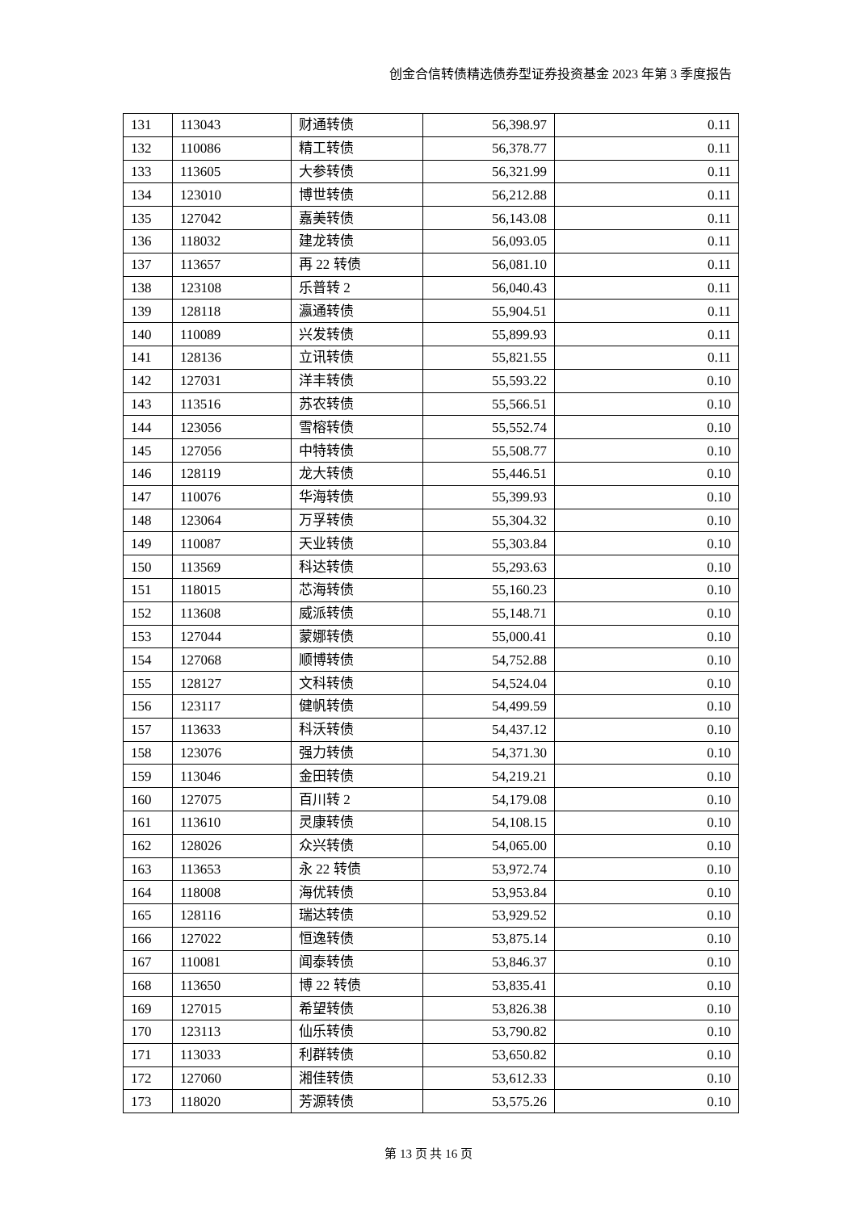创金合信转债精选债券型证券投资基金 2023 年第 3 季度报告
| 131 | 113043 | 财通转债 | 56,398.97 | 0.11 |
| 132 | 110086 | 精工转债 | 56,378.77 | 0.11 |
| 133 | 113605 | 大参转债 | 56,321.99 | 0.11 |
| 134 | 123010 | 博世转债 | 56,212.88 | 0.11 |
| 135 | 127042 | 嘉美转债 | 56,143.08 | 0.11 |
| 136 | 118032 | 建龙转债 | 56,093.05 | 0.11 |
| 137 | 113657 | 再 22 转债 | 56,081.10 | 0.11 |
| 138 | 123108 | 乐普转 2 | 56,040.43 | 0.11 |
| 139 | 128118 | 瀛通转债 | 55,904.51 | 0.11 |
| 140 | 110089 | 兴发转债 | 55,899.93 | 0.11 |
| 141 | 128136 | 立讯转债 | 55,821.55 | 0.11 |
| 142 | 127031 | 洋丰转债 | 55,593.22 | 0.10 |
| 143 | 113516 | 苏农转债 | 55,566.51 | 0.10 |
| 144 | 123056 | 雪榕转债 | 55,552.74 | 0.10 |
| 145 | 127056 | 中特转债 | 55,508.77 | 0.10 |
| 146 | 128119 | 龙大转债 | 55,446.51 | 0.10 |
| 147 | 110076 | 华海转债 | 55,399.93 | 0.10 |
| 148 | 123064 | 万孚转债 | 55,304.32 | 0.10 |
| 149 | 110087 | 天业转债 | 55,303.84 | 0.10 |
| 150 | 113569 | 科达转债 | 55,293.63 | 0.10 |
| 151 | 118015 | 芯海转债 | 55,160.23 | 0.10 |
| 152 | 113608 | 威派转债 | 55,148.71 | 0.10 |
| 153 | 127044 | 蒙娜转债 | 55,000.41 | 0.10 |
| 154 | 127068 | 顺博转债 | 54,752.88 | 0.10 |
| 155 | 128127 | 文科转债 | 54,524.04 | 0.10 |
| 156 | 123117 | 健帆转债 | 54,499.59 | 0.10 |
| 157 | 113633 | 科沃转债 | 54,437.12 | 0.10 |
| 158 | 123076 | 强力转债 | 54,371.30 | 0.10 |
| 159 | 113046 | 金田转债 | 54,219.21 | 0.10 |
| 160 | 127075 | 百川转 2 | 54,179.08 | 0.10 |
| 161 | 113610 | 灵康转债 | 54,108.15 | 0.10 |
| 162 | 128026 | 众兴转债 | 54,065.00 | 0.10 |
| 163 | 113653 | 永 22 转债 | 53,972.74 | 0.10 |
| 164 | 118008 | 海优转债 | 53,953.84 | 0.10 |
| 165 | 128116 | 瑞达转债 | 53,929.52 | 0.10 |
| 166 | 127022 | 恒逸转债 | 53,875.14 | 0.10 |
| 167 | 110081 | 闻泰转债 | 53,846.37 | 0.10 |
| 168 | 113650 | 博 22 转债 | 53,835.41 | 0.10 |
| 169 | 127015 | 希望转债 | 53,826.38 | 0.10 |
| 170 | 123113 | 仙乐转债 | 53,790.82 | 0.10 |
| 171 | 113033 | 利群转债 | 53,650.82 | 0.10 |
| 172 | 127060 | 湘佳转债 | 53,612.33 | 0.10 |
| 173 | 118020 | 芳源转债 | 53,575.26 | 0.10 |
第 13 页 共 16 页